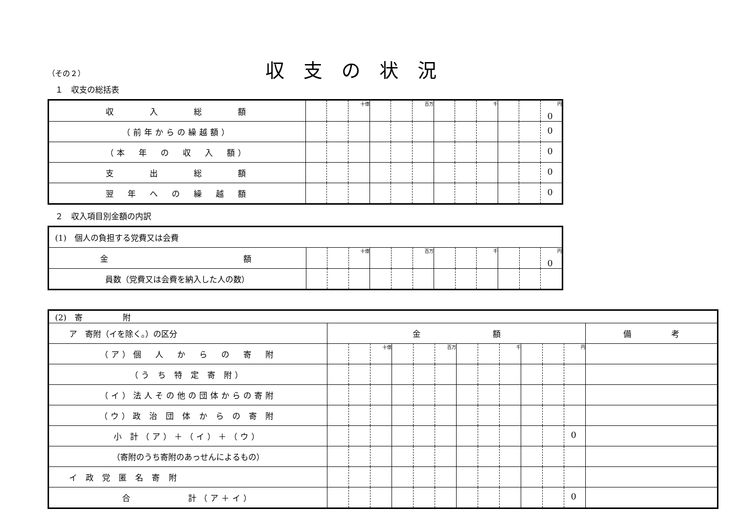収支の状況
（その２）
１　収支の総括表
| 収 入 総 額 | | | 十億 | | | 百万 | | | 千 | | | 円 0 |
| （前年からの繰越額） | | | | | | | | | | | | 0 |
| （本 年 の 収 入 額） | | | | | | | | | | | | 0 |
| 支 出 総 額 | | | | | | | | | | | | 0 |
| 翌 年 へ の 繰 越 額 | | | | | | | | | | | | 0 |
２　収入項目別金額の内訳
| (1) 個人の負担する党費又は会費 | | | | | | | | | | | | |
| 金 額 | | | 十億 | | | 百万 | | | 千 | | | 円 0 |
| 員数（党費又は会費を納入した人の数） | | | | | | | | | | | | |
| (2) 寄 附 | | | | | | | | | | | | | |
| ア 寄附（イを除く。）の区分 | 金 額 | | | | | | | | | | | | 備 考 |
| （ア）個 人 か ら の 寄 附 | | | 十億 | | | 百万 | | | 千 | | | 円 | |
| （う ち 特 定 寄 附） | | | | | | | | | | | | | |
| （イ）法人その他の団体からの寄附 | | | | | | | | | | | | | |
| （ウ）政 治 団 体 か ら の 寄 附 | | | | | | | | | | | | | |
| 小 計（ア）＋（イ）＋（ウ） | | | | | | | | | | | | 0 | |
| （寄附のうち寄附のあっせんによるもの） | | | | | | | | | | | | | |
| イ 政 党 匿 名 寄 附 | | | | | | | | | | | | | |
| 合 計（ア＋イ） | | | | | | | | | | | | 0 | |